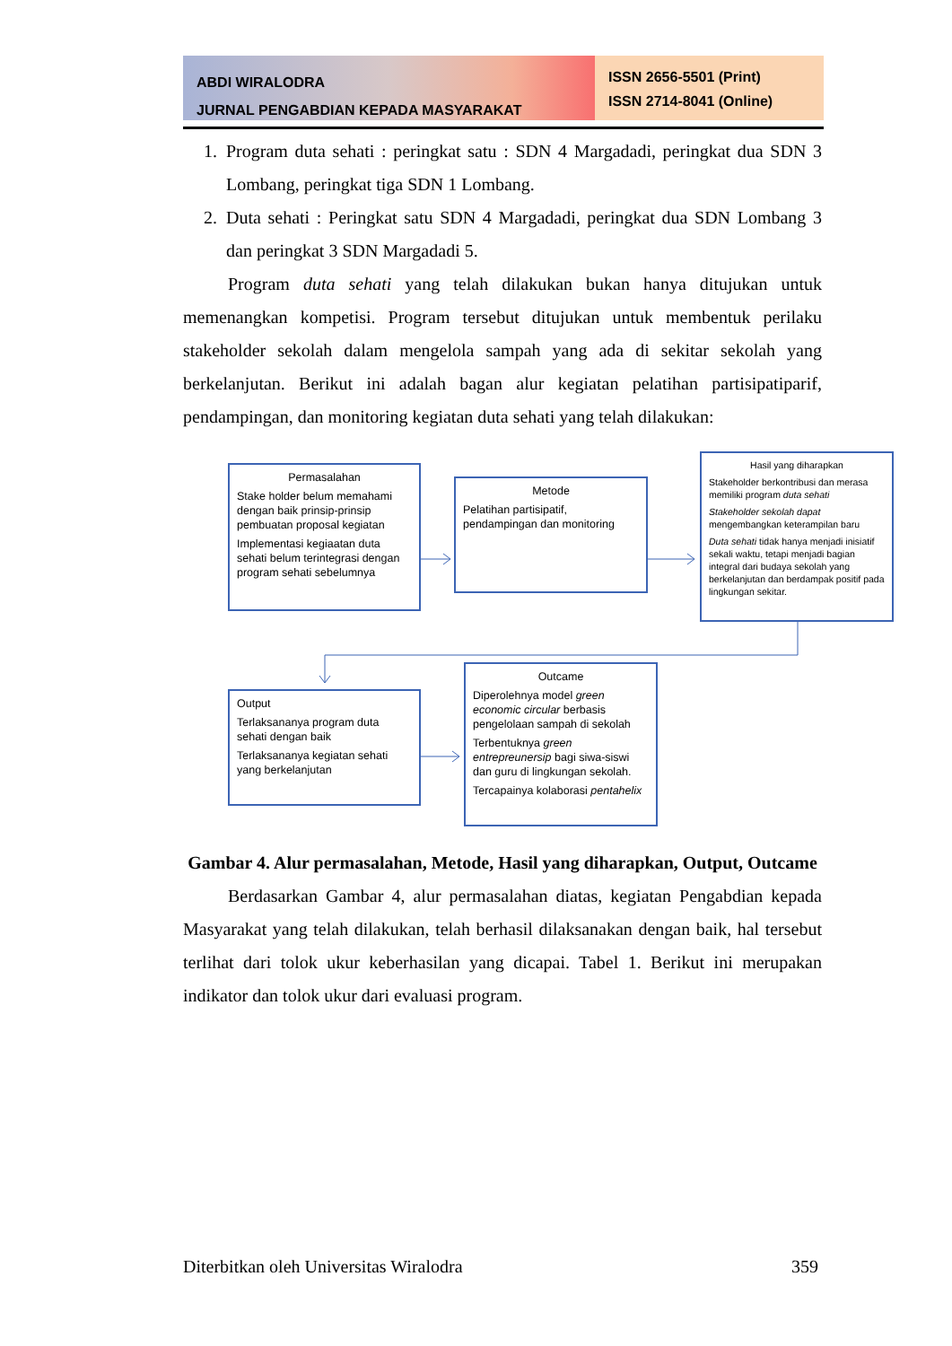ABDI WIRALODRA
JURNAL PENGABDIAN KEPADA MASYARAKAT
ISSN 2656-5501 (Print)
ISSN 2714-8041 (Online)
1. Program duta sehati : peringkat satu : SDN 4 Margadadi, peringkat dua SDN 3 Lombang, peringkat tiga SDN 1 Lombang.
2. Duta sehati : Peringkat satu SDN 4 Margadadi, peringkat dua SDN Lombang 3 dan peringkat 3 SDN Margadadi 5.
Program duta sehati yang telah dilakukan bukan hanya ditujukan untuk memenangkan kompetisi. Program tersebut ditujukan untuk membentuk perilaku stakeholder sekolah dalam mengelola sampah yang ada di sekitar sekolah yang berkelanjutan. Berikut ini adalah bagan alur kegiatan pelatihan partisipatiparif, pendampingan, dan monitoring kegiatan duta sehati yang telah dilakukan:
Permasalahan
Stake holder belum memahami dengan baik prinsip-prinsip pembuatan proposal kegiatan
Implementasi kegiaatan duta sehati belum terintegrasi dengan program sehati sebelumnya
Metode
Pelatihan partisipatif, pendampingan dan monitoring
Hasil yang diharapkan
Stakeholder berkontribusi dan merasa memiliki program duta sehati
Stakeholder sekolah dapat mengembangkan keterampilan baru
Duta sehati tidak hanya menjadi inisiatif sekali waktu, tetapi menjadi bagian integral dari budaya sekolah yang berkelanjutan dan berdampak positif pada lingkungan sekitar.
Output
Terlaksananya program duta sehati dengan baik
Terlaksananya kegiatan sehati yang berkelanjutan
Outcame
Diperolehnya model green economic circular berbasis pengelolaan sampah di sekolah
Terbentuknya green entrepreunersip bagi siwa-siswi dan guru di lingkungan sekolah.
Tercapainya kolaborasi pentahelix
Gambar 4. Alur permasalahan, Metode, Hasil yang diharapkan, Output, Outcame
Berdasarkan Gambar 4, alur permasalahan diatas, kegiatan Pengabdian kepada Masyarakat yang telah dilakukan, telah berhasil dilaksanakan dengan baik, hal tersebut terlihat dari tolok ukur keberhasilan yang dicapai. Tabel 1. Berikut ini merupakan indikator dan tolok ukur dari evaluasi program.
Diterbitkan oleh Universitas Wiralodra 359